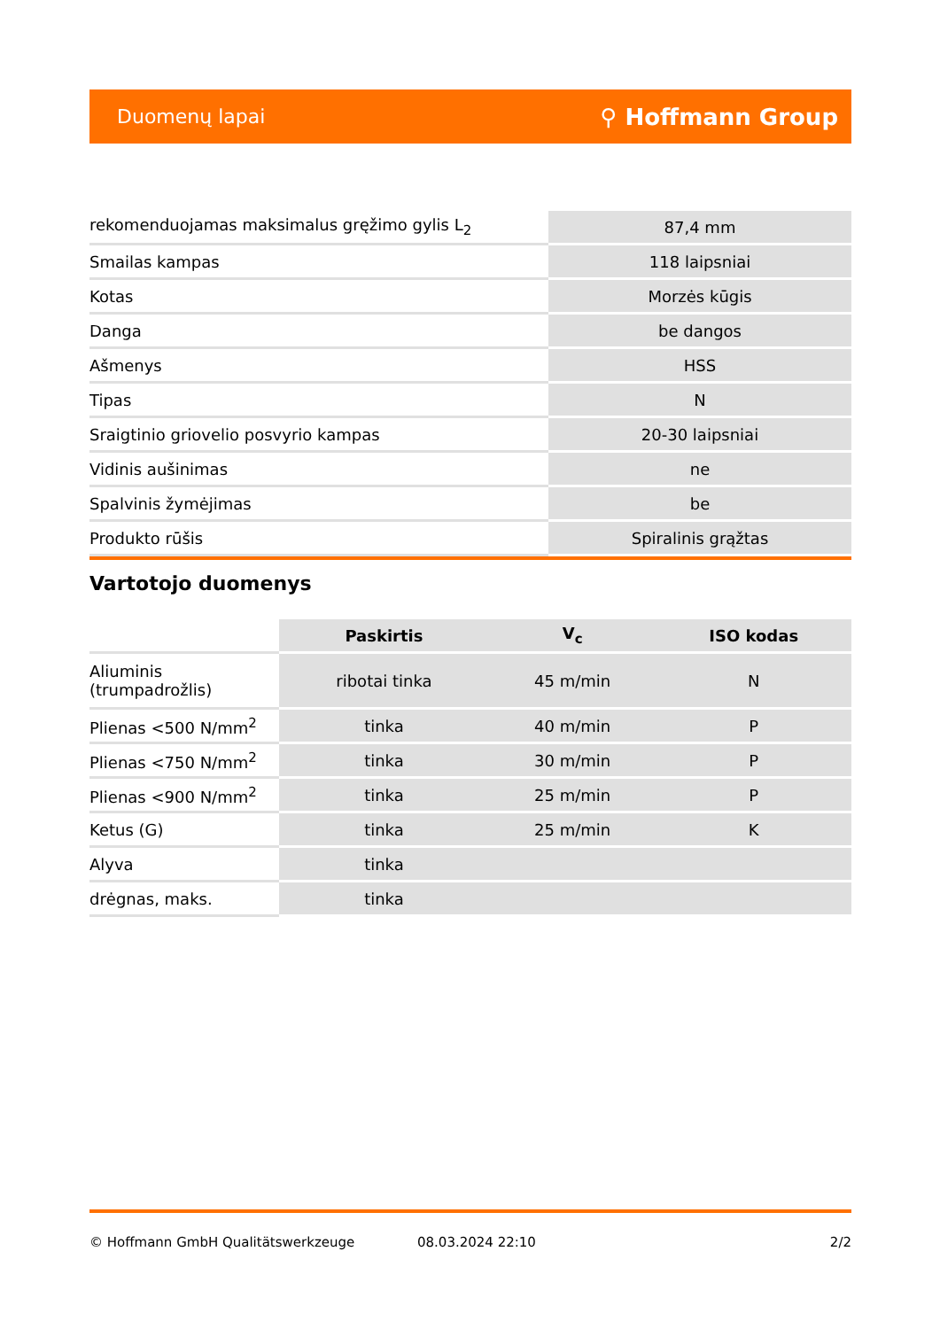Duomenų lapai ⚲ Hoffmann Group
| rekomenduojamas maksimalus gręžimo gylis L<sub>2</sub> | 87,4 mm |
| Smailas kampas | 118 laipsniai |
| Kotas | Morzės kūgis |
| Danga | be dangos |
| Ašmenys | HSS |
| Tipas | N |
| Sraigtinio griovelio posvyrio kampas | 20-30 laipsniai |
| Vidinis aušinimas | ne |
| Spalvinis žymėjimas | be |
| Produkto rūšis | Spiralinis grąžtas |
Vartotojo duomenys
| | Paskirtis | V<sub>c</sub> | ISO kodas |
| --- | --- | --- | --- |
| Aliuminis (trumpadrožlis) | ribotai tinka | 45 m/min | N |
| Plienas <500 N/mm<sup>2</sup> | tinka | 40 m/min | P |
| Plienas <750 N/mm<sup>2</sup> | tinka | 30 m/min | P |
| Plienas <900 N/mm<sup>2</sup> | tinka | 25 m/min | P |
| Ketus (G) | tinka | 25 m/min | K |
| Alyva | tinka | | |
| drėgnas, maks. | tinka | | |
© Hoffmann GmbH Qualitätswerkzeuge 08.03.2024 22:10 2/2